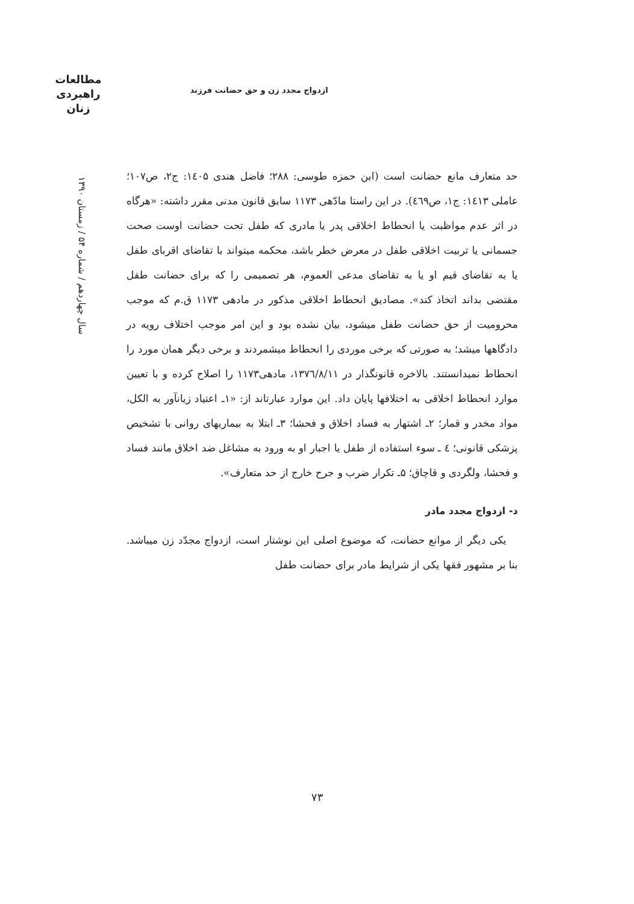مطالعات
راهبردی
زنان
سال چهاردهم / شماره ۵۴ / زمستان ۱۳۹۰
ازدواج مجدد زن و حق حضانت فرزند
حد متعارف مانع حضانت است (ابن حمزه طوسی: ۲۸۸؛ فاضل هندی ۱٤۰۵: ج۲، ص۱۰۷؛ عاملی ۱٤۱۳: ج۱، ص٤٦۹). در این راستا مادّهی ۱۱۷۳ سابق قانون مدنی مقرر داشته: «هرگاه در اثر عدم مواظبت یا انحطاط اخلاقی پدر یا مادری که طفل تحت حضانت اوست صحت جسمانی یا تربیت اخلاقی طفل در معرض خطر باشد، محکمه میتواند با تقاضای اقربای طفل یا به تقاضای قیم او یا به تقاضای مدعی العموم، هر تصمیمی را که برای حضانت طفل مقتضی بداند اتخاذ کند». مصادیق انحطاط اخلاقی مذکور در مادهی ۱۱۷۳ ق.م که موجب محرومیت از حق حضانت طفل میشود، بیان نشده بود و این امر موجب اختلاف رویه در دادگاهها میشد؛ به صورتی که برخی موردی را انحطاط میشمردند و برخی دیگر همان مورد را انحطاط نمیدانستند. بالاخره قانونگذار در ۱۳۷٦/۸/۱۱، مادهی۱۱۷۳ را اصلاح کرده و با تعیین موارد انحطاط اخلاقی به اختلافها پایان داد. این موارد عبارتاند از: «۱ـ اعتیاد زیانآور به الکل، مواد مخدر و قمار؛ ۲ـ اشتهار به فساد اخلاق و فحشا؛ ۳ـ ابتلا به بیماریهای روانی با تشخیص پزشکی قانونی؛ ٤ ـ سوء استفاده از طفل یا اجبار او به ورود به مشاغل ضد اخلاق مانند فساد و فحشا، ولگردی و قاچاق؛ ۵ـ تکرار ضرب و جرح خارج از حد متعارف».
د- ازدواج مجدد مادر
یکی دیگر از موانع حضانت، که موضوع اصلی این نوشتار است، ازدواج مجدّد زن میباشد. بنا بر مشهور فقها یکی از شرایط مادر برای حضانت طفل
۷۳